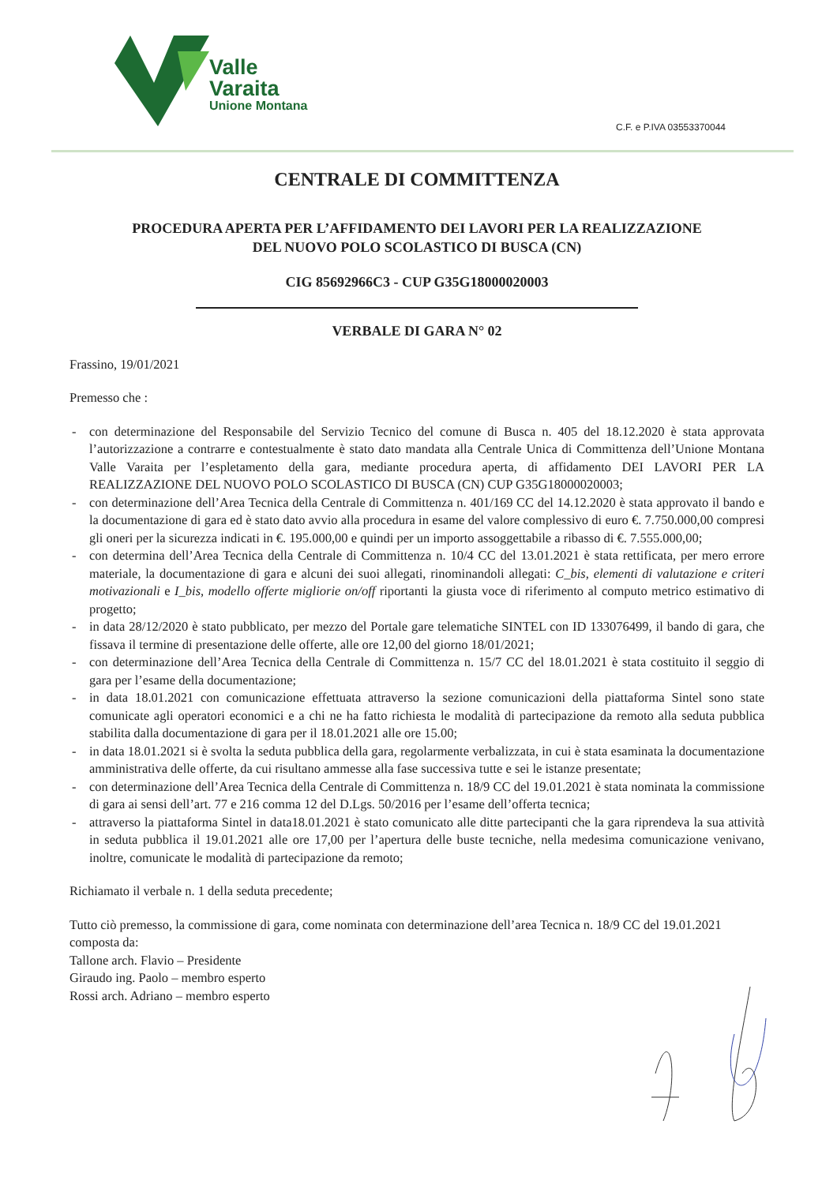Valle
Varaita
Unione Montana
C.F. e P.IVA 03553370044
CENTRALE DI COMMITTENZA
PROCEDURA APERTA PER L’AFFIDAMENTO DEI LAVORI PER LA REALIZZAZIONE
DEL NUOVO POLO SCOLASTICO DI BUSCA (CN)
CIG 85692966C3 - CUP G35G18000020003
VERBALE DI GARA N° 02
Frassino, 19/01/2021
Premesso che :
- con determinazione del Responsabile del Servizio Tecnico del comune di Busca n. 405 del 18.12.2020 è stata approvata l’autorizzazione a contrarre e contestualmente è stato dato mandata alla Centrale Unica di Committenza dell’Unione Montana Valle Varaita per l’espletamento della gara, mediante procedura aperta, di affidamento DEI LAVORI PER LA REALIZZAZIONE DEL NUOVO POLO SCOLASTICO DI BUSCA (CN) CUP G35G18000020003;
- con determinazione dell’Area Tecnica della Centrale di Committenza n. 401/169 CC del 14.12.2020 è stata approvato il bando e la documentazione di gara ed è stato dato avvio alla procedura in esame del valore complessivo di euro €. 7.750.000,00 compresi gli oneri per la sicurezza indicati in €. 195.000,00 e quindi per un importo assoggettabile a ribasso di €. 7.555.000,00;
- con determina dell’Area Tecnica della Centrale di Committenza n. 10/4 CC del 13.01.2021 è stata rettificata, per mero errore materiale, la documentazione di gara e alcuni dei suoi allegati, rinominandoli allegati: C_bis, elementi di valutazione e criteri motivazionali e I_bis, modello offerte migliorie on/off riportanti la giusta voce di riferimento al computo metrico estimativo di progetto;
- in data 28/12/2020 è stato pubblicato, per mezzo del Portale gare telematiche SINTEL con ID 133076499, il bando di gara, che fissava il termine di presentazione delle offerte, alle ore 12,00 del giorno 18/01/2021;
- con determinazione dell’Area Tecnica della Centrale di Committenza n. 15/7 CC del 18.01.2021 è stata costituito il seggio di gara per l’esame della documentazione;
- in data 18.01.2021 con comunicazione effettuata attraverso la sezione comunicazioni della piattaforma Sintel sono state comunicate agli operatori economici e a chi ne ha fatto richiesta le modalità di partecipazione da remoto alla seduta pubblica stabilita dalla documentazione di gara per il 18.01.2021 alle ore 15.00;
- in data 18.01.2021 si è svolta la seduta pubblica della gara, regolarmente verbalizzata, in cui è stata esaminata la documentazione amministrativa delle offerte, da cui risultano ammesse alla fase successiva tutte e sei le istanze presentate;
- con determinazione dell’Area Tecnica della Centrale di Committenza n. 18/9 CC del 19.01.2021 è stata nominata la commissione di gara ai sensi dell’art. 77 e 216 comma 12 del D.Lgs. 50/2016 per l’esame dell’offerta tecnica;
- attraverso la piattaforma Sintel in data18.01.2021 è stato comunicato alle ditte partecipanti che la gara riprendeva la sua attività in seduta pubblica il 19.01.2021 alle ore 17,00 per l’apertura delle buste tecniche, nella medesima comunicazione venivano, inoltre, comunicate le modalità di partecipazione da remoto;
Richiamato il verbale n. 1 della seduta precedente;
Tutto ciò premesso, la commissione di gara, come nominata con determinazione dell’area Tecnica n. 18/9 CC del 19.01.2021 composta da:
Tallone arch. Flavio – Presidente
Giraudo ing. Paolo – membro esperto
Rossi arch. Adriano – membro esperto